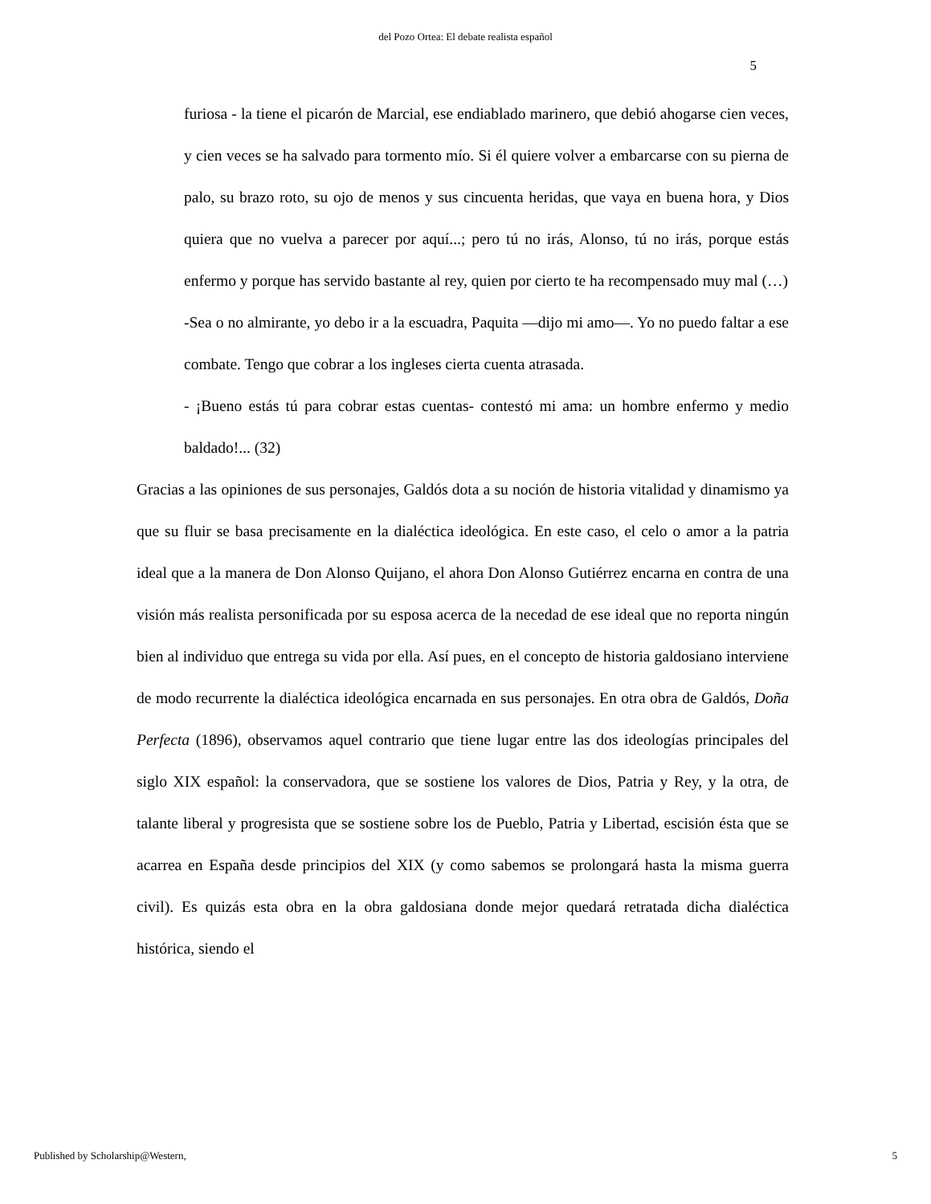del Pozo Ortea: El debate realista español
5
furiosa - la tiene el picarón de Marcial, ese endiablado marinero, que debió ahogarse cien veces, y cien veces se ha salvado para tormento mío. Si él quiere volver a embarcarse con su pierna de palo, su brazo roto, su ojo de menos y sus cincuenta heridas, que vaya en buena hora, y Dios quiera que no vuelva a parecer por aquí...; pero tú no irás, Alonso, tú no irás, porque estás enfermo y porque has servido bastante al rey, quien por cierto te ha recompensado muy mal (…)
-Sea o no almirante, yo debo ir a la escuadra, Paquita —dijo mi amo—. Yo no puedo faltar a ese combate. Tengo que cobrar a los ingleses cierta cuenta atrasada.
- ¡Bueno estás tú para cobrar estas cuentas- contestó mi ama: un hombre enfermo y medio baldado!... (32)
Gracias a las opiniones de sus personajes, Galdós dota a su noción de historia vitalidad y dinamismo ya que su fluir se basa precisamente en la dialéctica ideológica. En este caso, el celo o amor a la patria ideal que a la manera de Don Alonso Quijano, el ahora Don Alonso Gutiérrez encarna en contra de una visión más realista personificada por su esposa acerca de la necedad de ese ideal que no reporta ningún bien al individuo que entrega su vida por ella. Así pues, en el concepto de historia galdosiano interviene de modo recurrente la dialéctica ideológica encarnada en sus personajes. En otra obra de Galdós, Doña Perfecta (1896), observamos aquel contrario que tiene lugar entre las dos ideologías principales del siglo XIX español: la conservadora, que se sostiene los valores de Dios, Patria y Rey, y la otra, de talante liberal y progresista que se sostiene sobre los de Pueblo, Patria y Libertad, escisión ésta que se acarrea en España desde principios del XIX (y como sabemos se prolongará hasta la misma guerra civil). Es quizás esta obra en la obra galdosiana donde mejor quedará retratada dicha dialéctica histórica, siendo el
Published by Scholarship@Western, 5